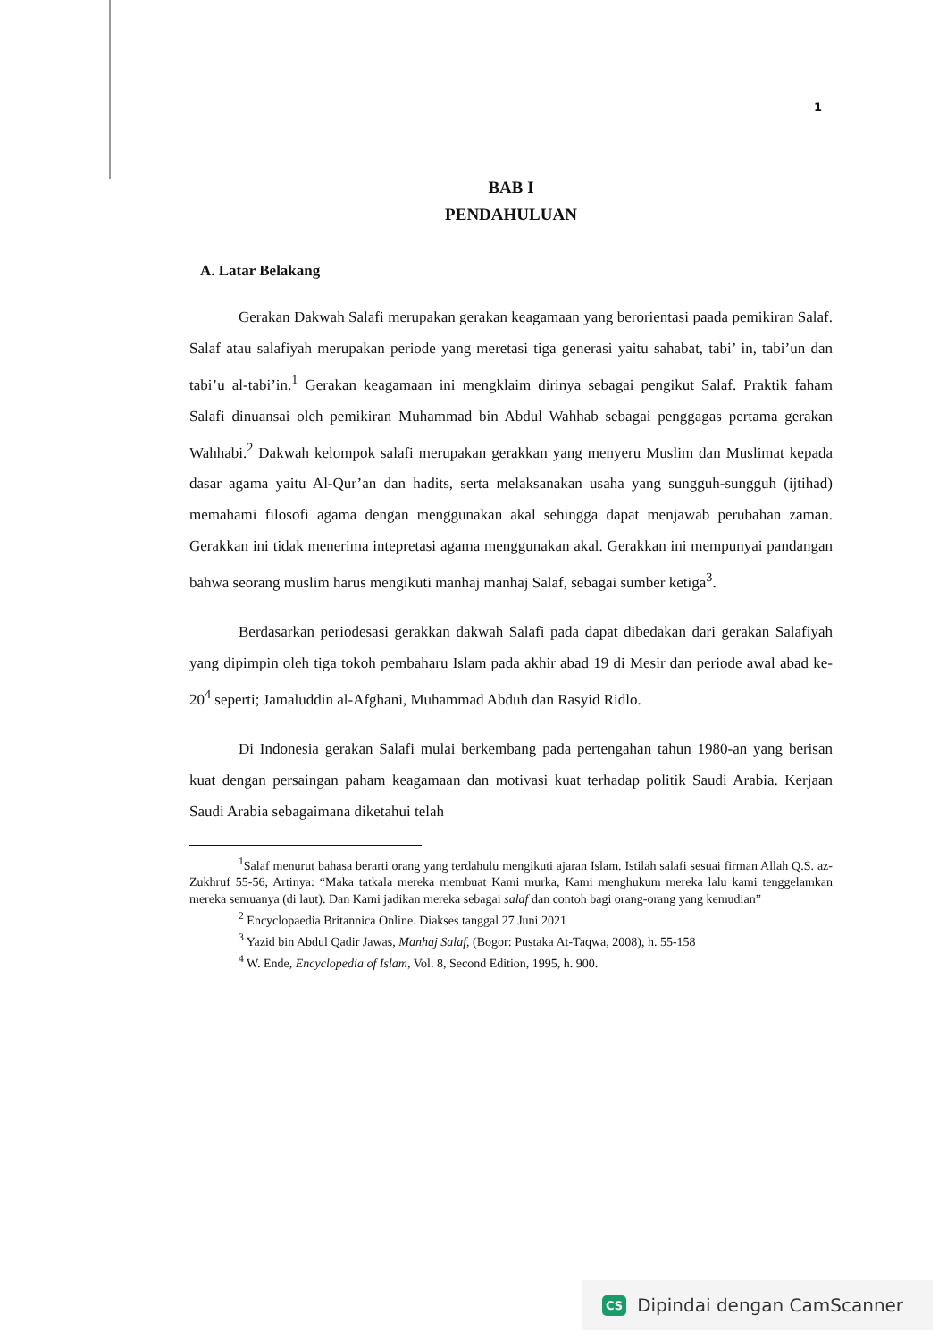1
BAB I
PENDAHULUAN
A. Latar Belakang
Gerakan Dakwah Salafi merupakan gerakan keagamaan yang berorientasi paada pemikiran Salaf. Salaf atau salafiyah merupakan periode yang meretasi tiga generasi yaitu sahabat, tabi’ in, tabi’un dan tabi’u al-tabi’in.<sup>1</sup> Gerakan keagamaan ini mengklaim dirinya sebagai pengikut Salaf. Praktik faham Salafi dinuansai oleh pemikiran Muhammad bin Abdul Wahhab sebagai penggagas pertama gerakan Wahhabi.<sup>2</sup> Dakwah kelompok salafi merupakan gerakkan yang menyeru Muslim dan Muslimat kepada dasar agama yaitu Al-Qur’an dan hadits, serta melaksanakan usaha yang sungguh-sungguh (ijtihad) memahami filosofi agama dengan menggunakan akal sehingga dapat menjawab perubahan zaman. Gerakkan ini tidak menerima intepretasi agama menggunakan akal. Gerakkan ini mempunyai pandangan bahwa seorang muslim harus mengikuti manhaj manhaj Salaf, sebagai sumber ketiga<sup>3</sup>.
Berdasarkan periodesasi gerakkan dakwah Salafi pada dapat dibedakan dari gerakan Salafiyah yang dipimpin oleh tiga tokoh pembaharu Islam pada akhir abad 19 di Mesir dan periode awal abad ke-20<sup>4</sup> seperti; Jamaluddin al-Afghani, Muhammad Abduh dan Rasyid Ridlo.
Di Indonesia gerakan Salafi mulai berkembang pada pertengahan tahun 1980-an yang berisan kuat dengan persaingan paham keagamaan dan motivasi kuat terhadap politik Saudi Arabia. Kerjaan Saudi Arabia sebagaimana diketahui telah
<sup>1</sup> Salaf menurut bahasa berarti orang yang terdahulu mengikuti ajaran Islam. Istilah salafi sesuai firman Allah Q.S. az-Zukhruf 55-56, Artinya: “Maka tatkala mereka membuat Kami murka, Kami menghukum mereka lalu kami tenggelamkan mereka semuanya (di laut). Dan Kami jadikan mereka sebagai salaf dan contoh bagi orang-orang yang kemudian”
<sup>2</sup> Encyclopaedia Britannica Online. Diakses tanggal 27 Juni 2021
<sup>3</sup> Yazid bin Abdul Qadir Jawas, Manhaj Salaf, (Bogor: Pustaka At-Taqwa, 2008), h. 55-158
<sup>4</sup> W. Ende, Encyclopedia of Islam, Vol. 8, Second Edition, 1995, h. 900.
CS Dipindai dengan CamScanner